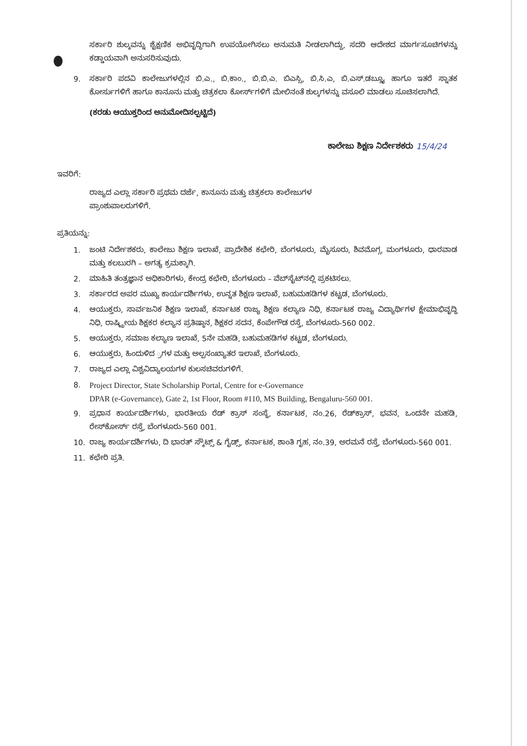ಸರ್ಕಾರಿ ಶುಲ್ಕವನ್ನು ಶೈಕ್ಷಣಿಕ ಅಭಿವೃದ್ಧಿಗಾಗಿ ಉಪಯೋಗಿಸಲು ಅನುಮತಿ ನೀಡಲಾಗಿದ್ದು, ಸದರಿ ಆದೇಶದ ಮಾರ್ಗಸೂಚಿಗಳನ್ನು ಕಡ್ಡಾಯವಾಗಿ ಅನುಸರಿಸುವುದು.
9. ಸರ್ಕಾರಿ ಪದವಿ ಕಾಲೇಜುಗಳಲ್ಲಿನ ಬಿ.ಎ., ಬಿ.ಕಾಂ., ಬಿ.ಬಿ.ಎ. ಬಿಎಸ್ಸಿ, ಬಿ.ಸಿ.ಎ, ಬಿ.ಎಸ್.ಡಬ್ಲ್ಯೂ ಹಾಗೂ ಇತರೆ ಸ್ನಾತಕ ಕೋರ್ಸುಗಳಿಗೆ ಹಾಗೂ ಕಾನೂನು ಮತ್ತು ಚಿತ್ರಕಲಾ ಕೋರ್ಸ್‌ಗಳಿಗೆ ಮೇಲಿನಂತೆ ಶುಲ್ಕಗಳನ್ನು ವಸೂಲಿ ಮಾಡಲು ಸೂಚಿಸಲಾಗಿದೆ.
(ಕರಡು ಆಯುಕ್ತರಿಂದ ಅನುಮೋದಿಸಲ್ಪಟ್ಟಿದೆ)
ಕಾಲೇಜು ಶಿಕ್ಷಣ ನಿರ್ದೇಶಕರು 15/4/24
ಇವರಿಗೆ:
ರಾಜ್ಯದ ಎಲ್ಲಾ ಸರ್ಕಾರಿ ಪ್ರಥಮ ದರ್ಜೆ, ಕಾನೂನು ಮತ್ತು ಚಿತ್ರಕಲಾ ಕಾಲೇಜುಗಳ
ಪ್ರಾಂಶುಪಾಲರುಗಳಿಗೆ.
ಪ್ರತಿಯನ್ನು:
1. ಜಂಟಿ ನಿರ್ದೇಶಕರು, ಕಾಲೇಜು ಶಿಕ್ಷಣ ಇಲಾಖೆ, ಪ್ರಾದೇಶಿಕ ಕಛೇರಿ, ಬೆಂಗಳೂರು, ಮೈಸೂರು, ಶಿವಮೊಗ್ಗ, ಮಂಗಳೂರು, ಧಾರವಾಡ ಮತ್ತು ಕಲಬುರಗಿ – ಅಗತ್ಯ ಕ್ರಮಕ್ಕಾಗಿ.
2. ಮಾಹಿತಿ ತಂತ್ರಜ್ಞಾನ ಅಧಿಕಾರಿಗಳು, ಕೇಂದ್ರ ಕಛೇರಿ, ಬೆಂಗಳೂರು – ವೆಬ್‌ಸೈಟ್‌ನಲ್ಲಿ ಪ್ರಕಟಿಸಲು.
3. ಸರ್ಕಾರದ ಅಪರ ಮುಖ್ಯ ಕಾರ್ಯದರ್ಶಿಗಳು, ಉನ್ನತ ಶಿಕ್ಷಣ ಇಲಾಖೆ, ಬಹುಮಹಡಿಗಳ ಕಟ್ಟಡ, ಬೆಂಗಳೂರು.
4. ಆಯುಕ್ತರು, ಸಾರ್ವಜನಿಕ ಶಿಕ್ಷಣ ಇಲಾಖೆ, ಕರ್ನಾಟಕ ರಾಜ್ಯ ಶಿಕ್ಷಣ ಕಲ್ಯಾಣ ನಿಧಿ, ಕರ್ನಾಟಕ ರಾಜ್ಯ ವಿದ್ಯಾರ್ಥಿಗಳ ಕ್ಷೇಮಾಭಿವೃದ್ಧಿ ನಿಧಿ, ರಾಷ್ಟ್ರೀಯ ಶಿಕ್ಷಕರ ಕಲ್ಯಾನ ಪ್ರತಿಷ್ಠಾನ, ಶಿಕ್ಷಕರ ಸದನ, ಕೆಂಪೇಗೌಡ ರಸ್ತೆ, ಬೆಂಗಳೂರು-560 002.
5. ಆಯುಕ್ತರು, ಸಮಾಜ ಕಲ್ಯಾಣ ಇಲಾಖೆ, 5ನೇ ಮಹಡಿ, ಬಹುಮಹಡಿಗಳ ಕಟ್ಟಡ, ಬೆಂಗಳೂರು.
6. ಆಯುಕ್ತರು, ಹಿಂದುಳಿದ ್ರಗಳ ಮತ್ತು ಅಲ್ಪಸಂಖ್ಯಾತರ ಇಲಾಖೆ, ಬೆಂಗಳೂರು.
7. ರಾಜ್ಯದ ಎಲ್ಲಾ ವಿಶ್ವವಿದ್ಯಾಲಯಗಳ ಕುಲಸಚಿವರುಗಳಿಗೆ.
8. Project Director, State Scholarship Portal, Centre for e-Governance
DPAR (e-Governance), Gate 2, 1st Floor, Room #110, MS Building, Bengaluru-560 001.
9. ಪ್ರಧಾನ ಕಾರ್ಯದರ್ಶಿಗಳು, ಭಾರತೀಯ ರೆಡ್ ಕ್ರಾಸ್ ಸಂಸ್ಥೆ, ಕರ್ನಾಟಕ, ನಂ.26, ರೆಡ್‌ಕ್ರಾಸ್, ಭವನ, ಒಂದನೇ ಮಹಡಿ, ರೇಸ್‌ಕೋರ್ಸ್ ರಸ್ತೆ, ಬೆಂಗಳೂರು-560 001.
10. ರಾಜ್ಯ ಕಾರ್ಯದರ್ಶಿಗಳು, ದಿ ಭಾರತ್ ಸ್ಕೌಟ್ಸ್ & ಗೈಡ್ಸ್, ಕರ್ನಾಟಕ, ಶಾಂತಿ ಗೃಹ, ನಂ.39, ಅರಮನೆ ರಸ್ತೆ, ಬೆಂಗಳೂರು-560 001.
11. ಕಛೇರಿ ಪ್ರತಿ.